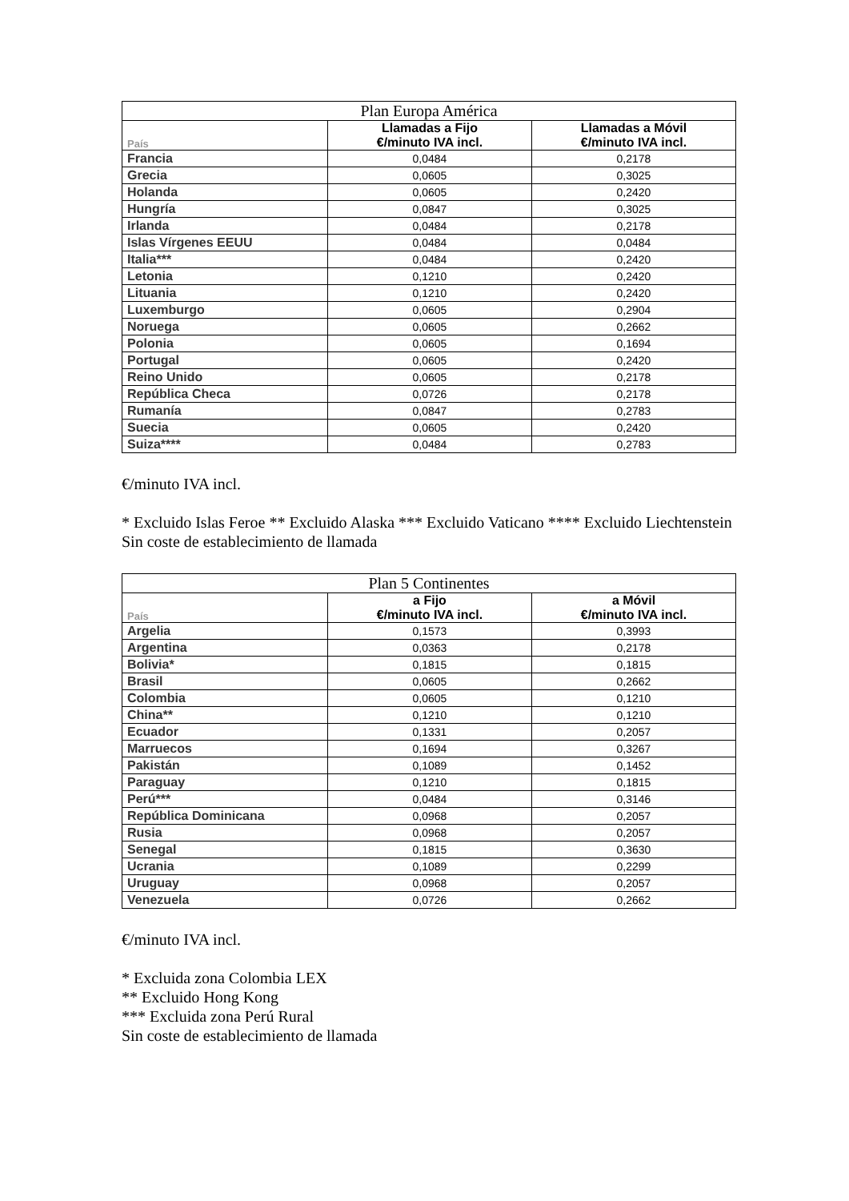| Plan Europa América | | |
| --- | --- | --- |
| País | Llamadas a Fijo €/minuto IVA incl. | Llamadas a Móvil €/minuto IVA incl. |
| Francia | 0,0484 | 0,2178 |
| Grecia | 0,0605 | 0,3025 |
| Holanda | 0,0605 | 0,2420 |
| Hungría | 0,0847 | 0,3025 |
| Irlanda | 0,0484 | 0,2178 |
| Islas Vírgenes EEUU | 0,0484 | 0,0484 |
| Italia*** | 0,0484 | 0,2420 |
| Letonia | 0,1210 | 0,2420 |
| Lituania | 0,1210 | 0,2420 |
| Luxemburgo | 0,0605 | 0,2904 |
| Noruega | 0,0605 | 0,2662 |
| Polonia | 0,0605 | 0,1694 |
| Portugal | 0,0605 | 0,2420 |
| Reino Unido | 0,0605 | 0,2178 |
| República Checa | 0,0726 | 0,2178 |
| Rumanía | 0,0847 | 0,2783 |
| Suecia | 0,0605 | 0,2420 |
| Suiza**** | 0,0484 | 0,2783 |
€/minuto IVA incl.
* Excluido Islas Feroe ** Excluido Alaska *** Excluido Vaticano **** Excluido Liechtenstein
Sin coste de establecimiento de llamada
| Plan 5 Continentes | | |
| --- | --- | --- |
| País | a Fijo €/minuto IVA incl. | a Móvil €/minuto IVA incl. |
| Argelia | 0,1573 | 0,3993 |
| Argentina | 0,0363 | 0,2178 |
| Bolivia* | 0,1815 | 0,1815 |
| Brasil | 0,0605 | 0,2662 |
| Colombia | 0,0605 | 0,1210 |
| China** | 0,1210 | 0,1210 |
| Ecuador | 0,1331 | 0,2057 |
| Marruecos | 0,1694 | 0,3267 |
| Pakistán | 0,1089 | 0,1452 |
| Paraguay | 0,1210 | 0,1815 |
| Perú*** | 0,0484 | 0,3146 |
| República Dominicana | 0,0968 | 0,2057 |
| Rusia | 0,0968 | 0,2057 |
| Senegal | 0,1815 | 0,3630 |
| Ucrania | 0,1089 | 0,2299 |
| Uruguay | 0,0968 | 0,2057 |
| Venezuela | 0,0726 | 0,2662 |
€/minuto IVA incl.
* Excluida zona Colombia LEX
** Excluido Hong Kong
*** Excluida zona Perú Rural
Sin coste de establecimiento de llamada